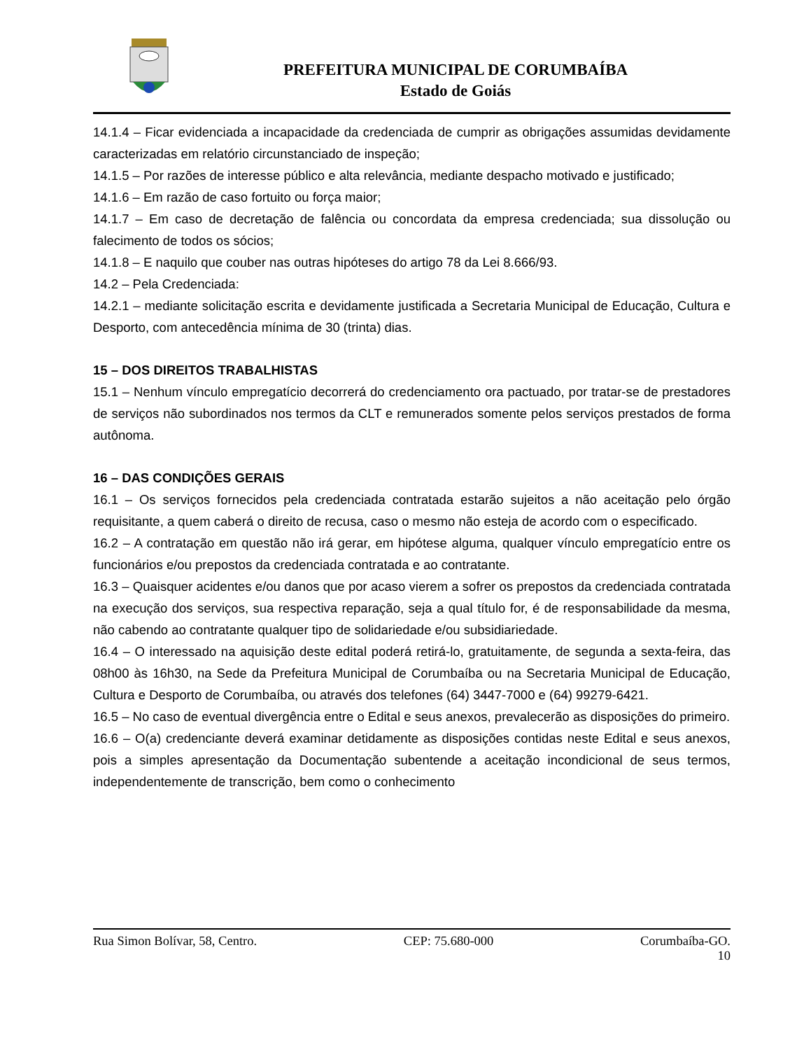PREFEITURA MUNICIPAL DE CORUMBAÍBA
Estado de Goiás
14.1.4 – Ficar evidenciada a incapacidade da credenciada de cumprir as obrigações assumidas devidamente caracterizadas em relatório circunstanciado de inspeção;
14.1.5 – Por razões de interesse público e alta relevância, mediante despacho motivado e justificado;
14.1.6 – Em razão de caso fortuito ou força maior;
14.1.7 – Em caso de decretação de falência ou concordata da empresa credenciada; sua dissolução ou falecimento de todos os sócios;
14.1.8 – E naquilo que couber nas outras hipóteses do artigo 78 da Lei 8.666/93.
14.2 – Pela Credenciada:
14.2.1 – mediante solicitação escrita e devidamente justificada a Secretaria Municipal de Educação, Cultura e Desporto, com antecedência mínima de 30 (trinta) dias.
15 – DOS DIREITOS TRABALHISTAS
15.1 – Nenhum vínculo empregatício decorrerá do credenciamento ora pactuado, por tratar-se de prestadores de serviços não subordinados nos termos da CLT e remunerados somente pelos serviços prestados de forma autônoma.
16 – DAS CONDIÇÕES GERAIS
16.1 – Os serviços fornecidos pela credenciada contratada estarão sujeitos a não aceitação pelo órgão requisitante, a quem caberá o direito de recusa, caso o mesmo não esteja de acordo com o especificado.
16.2 – A contratação em questão não irá gerar, em hipótese alguma, qualquer vínculo empregatício entre os funcionários e/ou prepostos da credenciada contratada e ao contratante.
16.3 – Quaisquer acidentes e/ou danos que por acaso vierem a sofrer os prepostos da credenciada contratada na execução dos serviços, sua respectiva reparação, seja a qual título for, é de responsabilidade da mesma, não cabendo ao contratante qualquer tipo de solidariedade e/ou subsidiariedade.
16.4 – O interessado na aquisição deste edital poderá retirá-lo, gratuitamente, de segunda a sexta-feira, das 08h00 às 16h30, na Sede da Prefeitura Municipal de Corumbaíba ou na Secretaria Municipal de Educação, Cultura e Desporto de Corumbaíba, ou através dos telefones (64) 3447-7000 e (64) 99279-6421.
16.5 – No caso de eventual divergência entre o Edital e seus anexos, prevalecerão as disposições do primeiro.
16.6 – O(a) credenciante deverá examinar detidamente as disposições contidas neste Edital e seus anexos, pois a simples apresentação da Documentação subentende a aceitação incondicional de seus termos, independentemente de transcrição, bem como o conhecimento
Rua Simon Bolívar, 58, Centro. CEP: 75.680-000 Corumbaíba-GO.
10